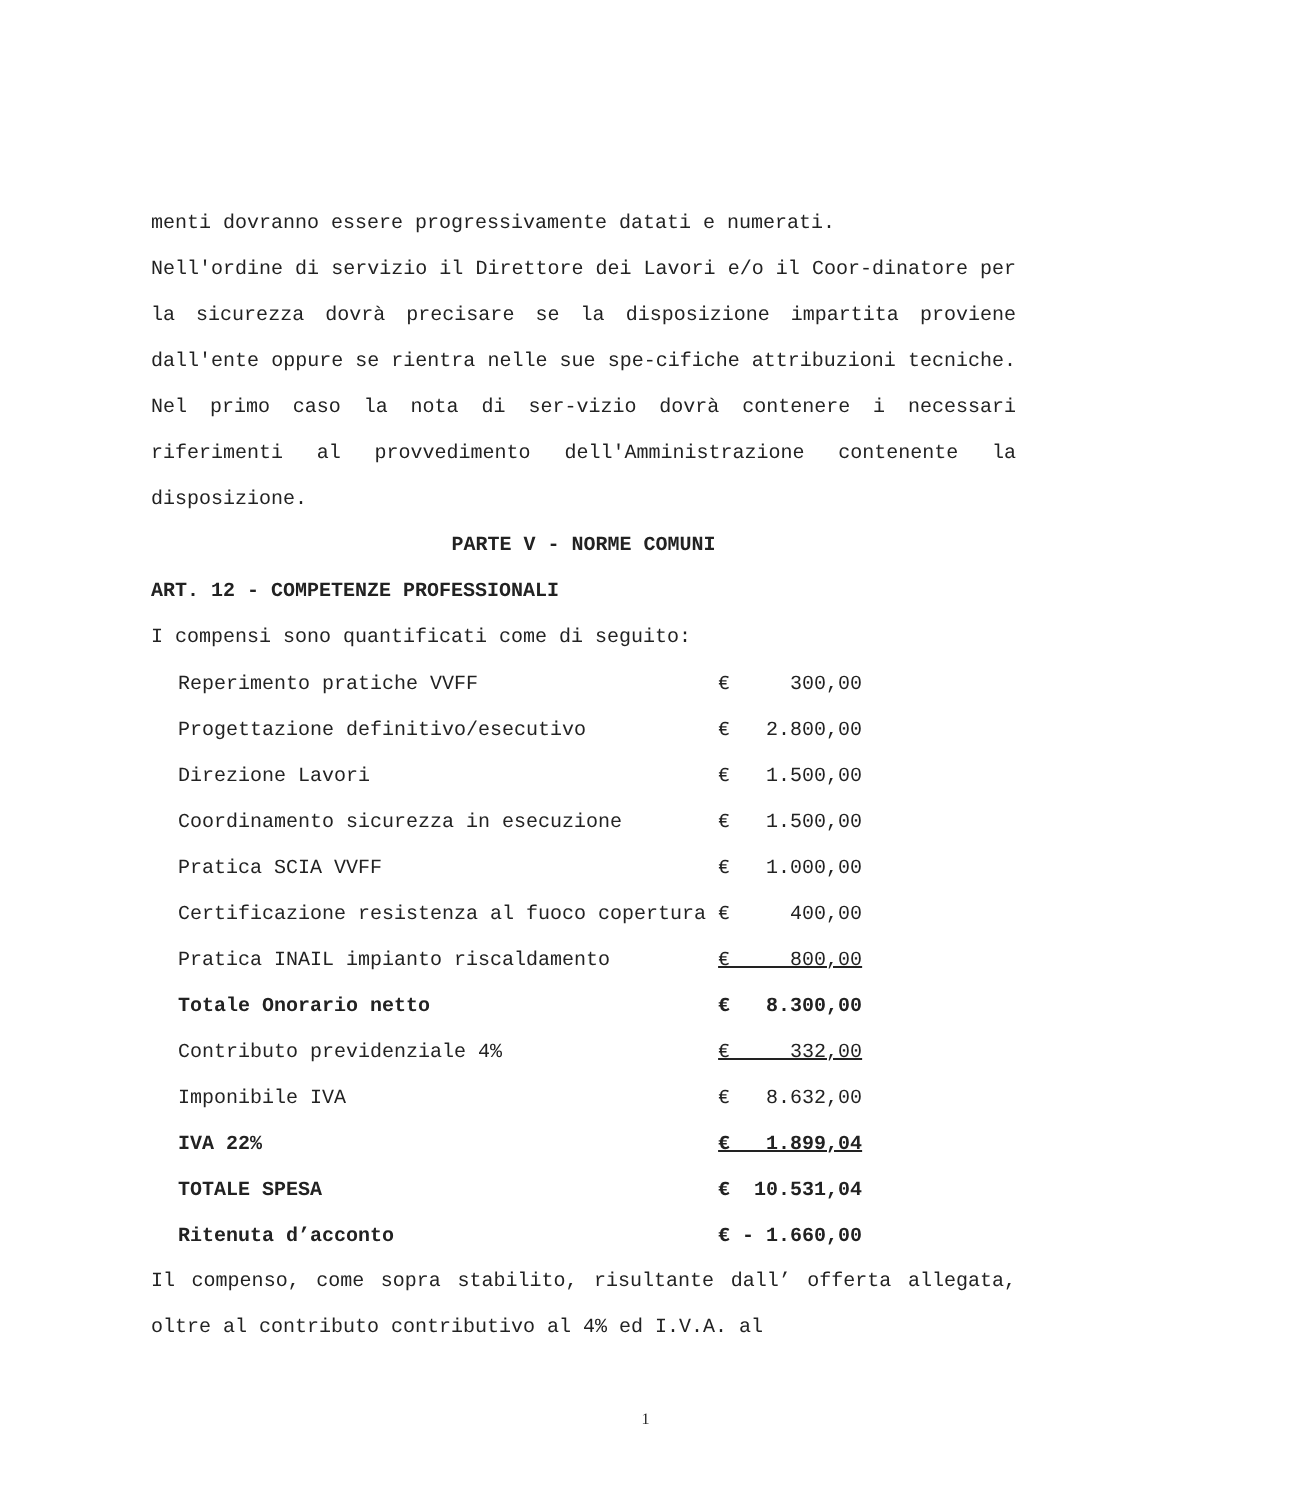menti dovranno essere progressivamente datati e numerati.
Nell'ordine di servizio il Direttore dei Lavori e/o il Coor-dinatore per la sicurezza dovrà precisare se la disposizione impartita proviene dall'ente oppure se rientra nelle sue spe-cifiche attribuzioni tecniche. Nel primo caso la nota di ser-vizio dovrà contenere i necessari riferimenti al provvedimento dell'Amministrazione contenente la disposizione.
PARTE V - NORME COMUNI
ART. 12 - COMPETENZE PROFESSIONALI
I compensi sono quantificati come di seguito:
| Reperimento pratiche VVFF | € 300,00 |
| Progettazione definitivo/esecutivo | € 2.800,00 |
| Direzione Lavori | € 1.500,00 |
| Coordinamento sicurezza in esecuzione | € 1.500,00 |
| Pratica SCIA VVFF | € 1.000,00 |
| Certificazione resistenza al fuoco copertura | € 400,00 |
| Pratica INAIL impianto riscaldamento | € 800,00 |
| Totale Onorario netto | € 8.300,00 |
| Contributo previdenziale 4% | € 332,00 |
| Imponibile IVA | € 8.632,00 |
| IVA 22% | € 1.899,04 |
| TOTALE SPESA | € 10.531,04 |
| Ritenuta d’acconto | € - 1.660,00 |
Il compenso, come sopra stabilito, risultante dall’ offerta allegata, oltre al contributo contributivo al 4% ed I.V.A. al
1